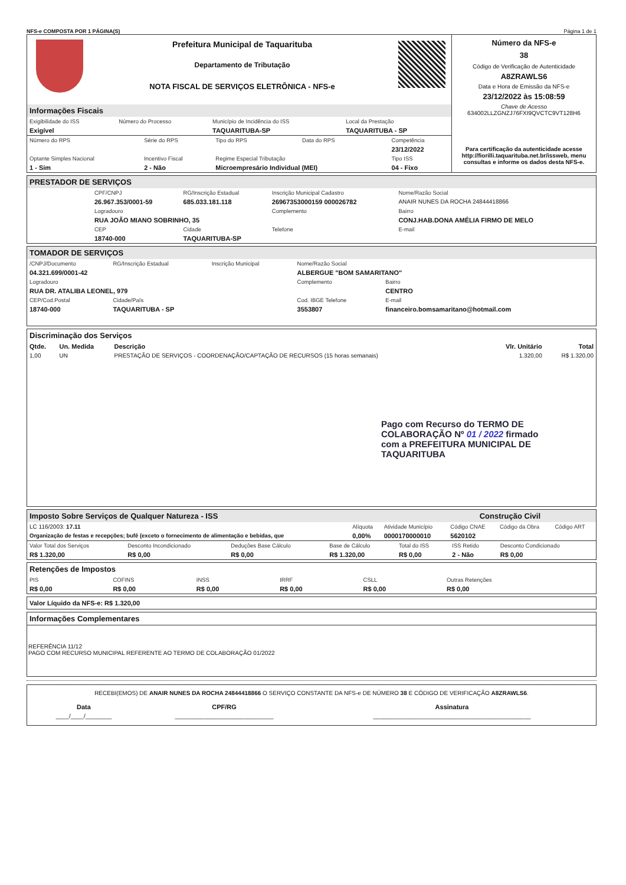NFS-e COMPOSTA POR 1 PÁGINA(S) Página 1 de 1
Prefeitura Municipal de Taquarituba
Departamento de Tributação
NOTA FISCAL DE SERVIÇOS ELETRÔNICA - NFS-e
Informações Fiscais
| Exigibilidade do ISS | Número do Processo | Município de Incidência do ISS | Local da Prestação |
| Exigível | | TAQUARITUBA-SP | TAQUARITUBA - SP |
| Número do RPS | Série do RPS | Tipo do RPS | Data do RPS | Competência |
| | | | | 23/12/2022 |
| Optante Simples Nacional | Incentivo Fiscal | Regime Especial Tributação | | Tipo ISS |
| 1 - Sim | 2 - Não | Microempresário Individual (MEI) | | 04 - Fixo |
Número da NFS-e
38
Código de Verificação de Autenticidade
A8ZRAWLS6
Data e Hora de Emissão da NFS-e
23/12/2022 às 15:08:59
Chave de Acesso
634002LLZGNZJ76FXI9QVCTC9VT128H6
Para certificação da autenticidade acesse http://fiorilli.taquarituba.net.br/issweb, menu consultas e informe os dados desta NFS-e.
PRESTADOR DE SERVIÇOS
| CPF/CNPJ | RG/Inscrição Estadual | Inscrição Municipal Cadastro | Nome/Razão Social |
| 26.967.353/0001-59 | 685.033.181.118 | 26967353000159 000026782 | ANAIR NUNES DA ROCHA 24844418866 |
| Logradouro | | Complemento | Bairro |
| RUA JOÃO MIANO SOBRINHO, 35 | | | CONJ.HAB.DONA AMÉLIA FIRMO DE MELO |
| CEP | Cidade | Telefone | E-mail |
| 18740-000 | TAQUARITUBA-SP | | |
TOMADOR DE SERVIÇOS
| /CNPJ/Documento | RG/Inscrição Estadual | Inscrição Municipal | Nome/Razão Social | |
| 04.321.699/0001-42 | | | ALBERGUE "BOM SAMARITANO" | |
| Logradouro | | | Complemento | Bairro |
| RUA DR. ATALIBA LEONEL, 979 | | | | CENTRO |
| CEP/Cod.Postal | Cidade/País | | Cod. IBGE Telefone | E-mail |
| 18740-000 | TAQUARITUBA - SP | | 3553807 | financeiro.bomsamaritano@hotmail.com |
Discriminação dos Serviços
| Qtde. | Un. Medida | Descrição | Vlr. Unitário | Total |
| --- | --- | --- | --- | --- |
| 1,00 | UN | PRESTAÇÃO DE SERVIÇOS - COORDENAÇÃO/CAPTAÇÃO DE RECURSOS (15 horas semanais) | 1.320,00 | R$ 1.320,00 |
Pago com Recurso do TERMO DE COLABORAÇÃO Nº 01 / 2022 firmado com a PREFEITURA MUNICIPAL DE TAQUARITUBA
Imposto Sobre Serviços de Qualquer Natureza - ISS Construção Civil
| LC 116/2003: 17.11 | Alíquota | Atividade Município | Código CNAE | Código da Obra | Código ART |
| Organização de festas e recepções; bufê (exceto o fornecimento de alimentação e bebidas, que | 0,00% | 0000170000010 | 5620102 | | |
| Valor Total dos Serviços | Desconto Incondicionado | Deduções Base Cálculo | Base de Cálculo | Total do ISS | ISS Retido | Desconto Condicionado |
| R$ 1.320,00 | R$ 0,00 | R$ 0,00 | R$ 1.320,00 | R$ 0,00 | 2 - Não | R$ 0,00 |
Retenções de Impostos
| PIS | COFINS | INSS | IRRF | CSLL | Outras Retenções |
| R$ 0,00 | R$ 0,00 | R$ 0,00 | R$ 0,00 | R$ 0,00 | R$ 0,00 |
Valor Líquido da NFS-e: R$ 1.320,00
Informações Complementares
REFERÊNCIA 11/12
PAGO COM RECURSO MUNICIPAL REFERENTE AO TERMO DE COLABORAÇÃO 01/2022
RECEBI(EMOS) DE ANAIR NUNES DA ROCHA 24844418866 O SERVIÇO CONSTANTE DA NFS-e DE NÚMERO 38 E CÓDIGO DE VERIFICAÇÃO A8ZRAWLS6.
| Data | CPF/RG | Assinatura |
| ____/____/________ | ______________________________ | ________________________________________________ |